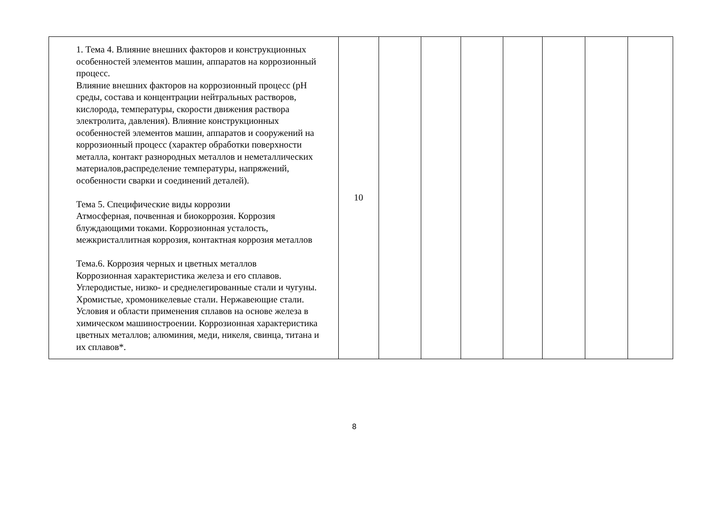| 1. Тема 4. Влияние внешних факторов и конструкционных особенностей элементов машин, аппаратов на коррозионный процесс. Влияние внешних факторов на коррозионный процесс (рН среды, состава и концентрации нейтральных растворов, кислорода, температуры, скорости движения раствора электролита, давления). Влияние конструкционных особенностей элементов машин, аппаратов и сооружений на коррозионный процесс (характер обработки поверхности металла, контакт разнородных металлов и неметаллических материалов,распределение температуры, напряжений, особенности сварки и соединений деталей). Тема 5. Специфические виды коррозии Атмосферная, почвенная и биокоррозия. Коррозия блуждающими токами. Коррозионная усталость, межкристаллитная коррозия, контактная коррозия металлов Тема.6. Коррозия черных и цветных металлов Коррозионная характеристика железа и его сплавов. Углеродистые, низко- и среднелегированные стали и чугуны. Хромистые, хромоникелевые стали. Нержавеющие стали. Условия и области применения сплавов на основе железа в химическом машиностроении. Коррозионная характеристика цветных металлов; алюминия, меди, никеля, свинца, титана и их сплавов*. | 10 | | | | | | | |
8